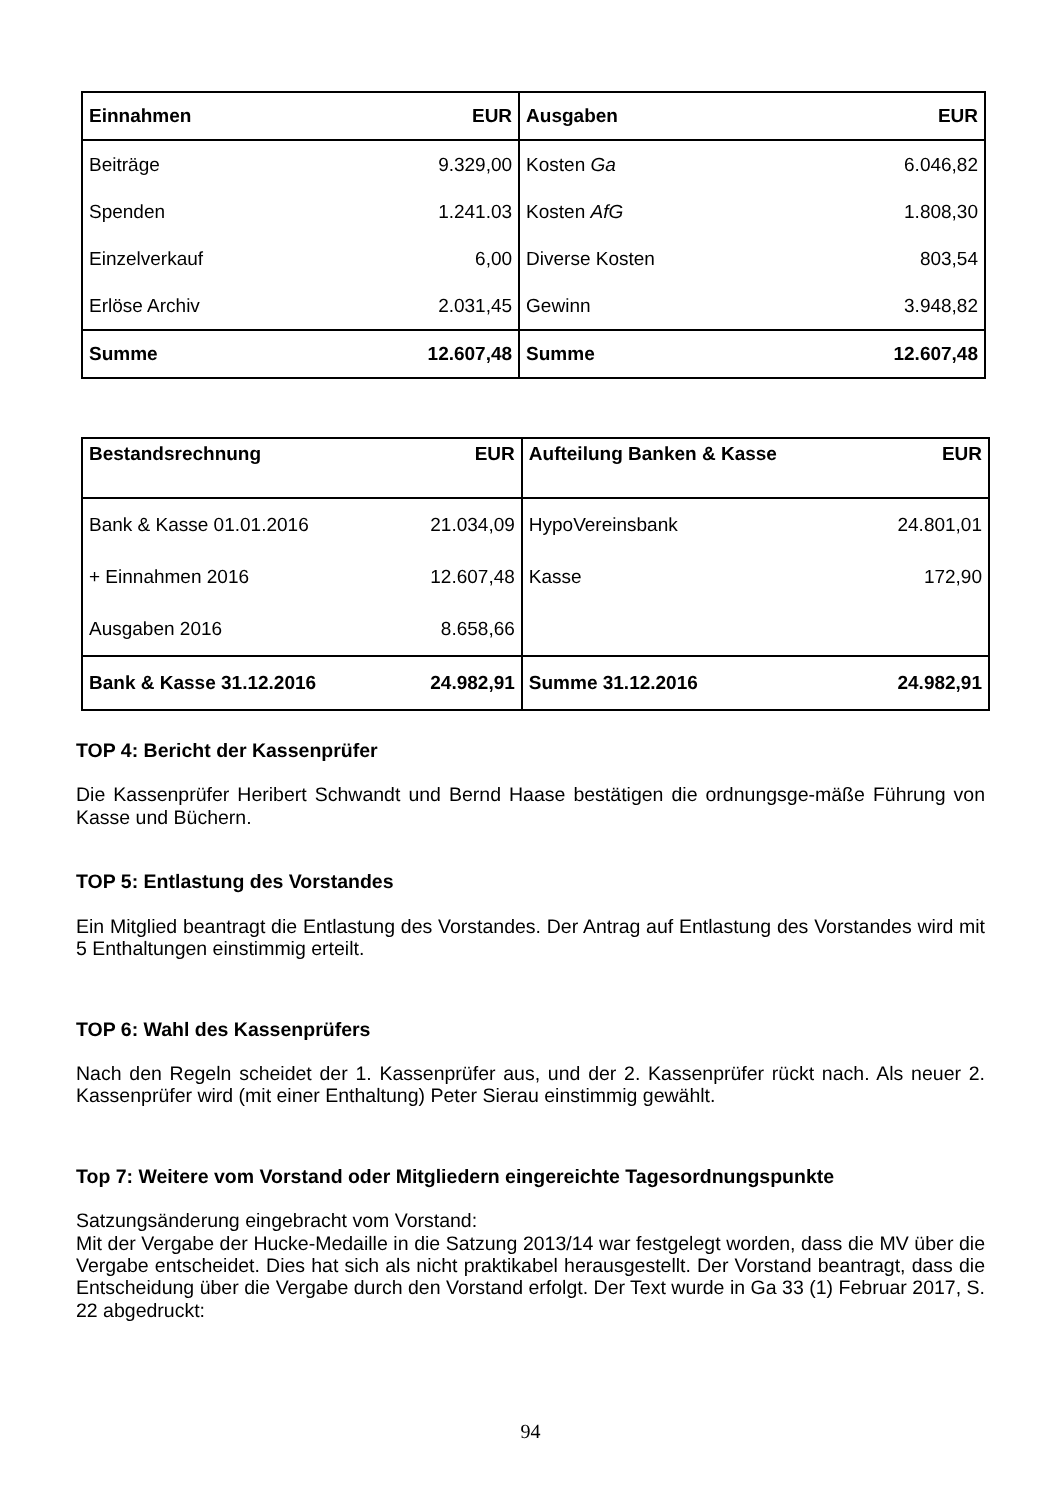| Einnahmen | EUR | Ausgaben | EUR |
| --- | --- | --- | --- |
| Beiträge | 9.329,00 | Kosten Ga | 6.046,82 |
| Spenden | 1.241.03 | Kosten AfG | 1.808,30 |
| Einzelverkauf | 6,00 | Diverse Kosten | 803,54 |
| Erlöse Archiv | 2.031,45 | Gewinn | 3.948,82 |
| Summe | 12.607,48 | Summe | 12.607,48 |
| Bestandsrechnung | EUR | Aufteilung Banken & Kasse | EUR |
| --- | --- | --- | --- |
| Bank & Kasse 01.01.2016 | 21.034,09 | HypoVereinsbank | 24.801,01 |
| + Einnahmen 2016 | 12.607,48 | Kasse | 172,90 |
| Ausgaben 2016 | 8.658,66 | | |
| Bank & Kasse 31.12.2016 | 24.982,91 | Summe 31.12.2016 | 24.982,91 |
TOP 4: Bericht der Kassenprüfer
Die Kassenprüfer Heribert Schwandt und Bernd Haase bestätigen die ordnungsge-mäße Führung von Kasse und Büchern.
TOP 5: Entlastung des Vorstandes
Ein Mitglied beantragt die Entlastung des Vorstandes. Der Antrag auf Entlastung des Vorstandes wird mit 5 Enthaltungen einstimmig erteilt.
TOP 6: Wahl des Kassenprüfers
Nach den Regeln scheidet der 1. Kassenprüfer aus, und der 2. Kassenprüfer rückt nach. Als neuer 2. Kassenprüfer wird (mit einer Enthaltung) Peter Sierau einstimmig gewählt.
Top 7: Weitere vom Vorstand oder Mitgliedern eingereichte Tagesordnungspunkte
Satzungsänderung eingebracht vom Vorstand:
Mit der Vergabe der Hucke-Medaille in die Satzung 2013/14 war festgelegt worden, dass die MV über die Vergabe entscheidet. Dies hat sich als nicht praktikabel herausgestellt. Der Vorstand beantragt, dass die Entscheidung über die Vergabe durch den Vorstand erfolgt. Der Text wurde in Ga 33 (1) Februar 2017, S. 22 abgedruckt:
94